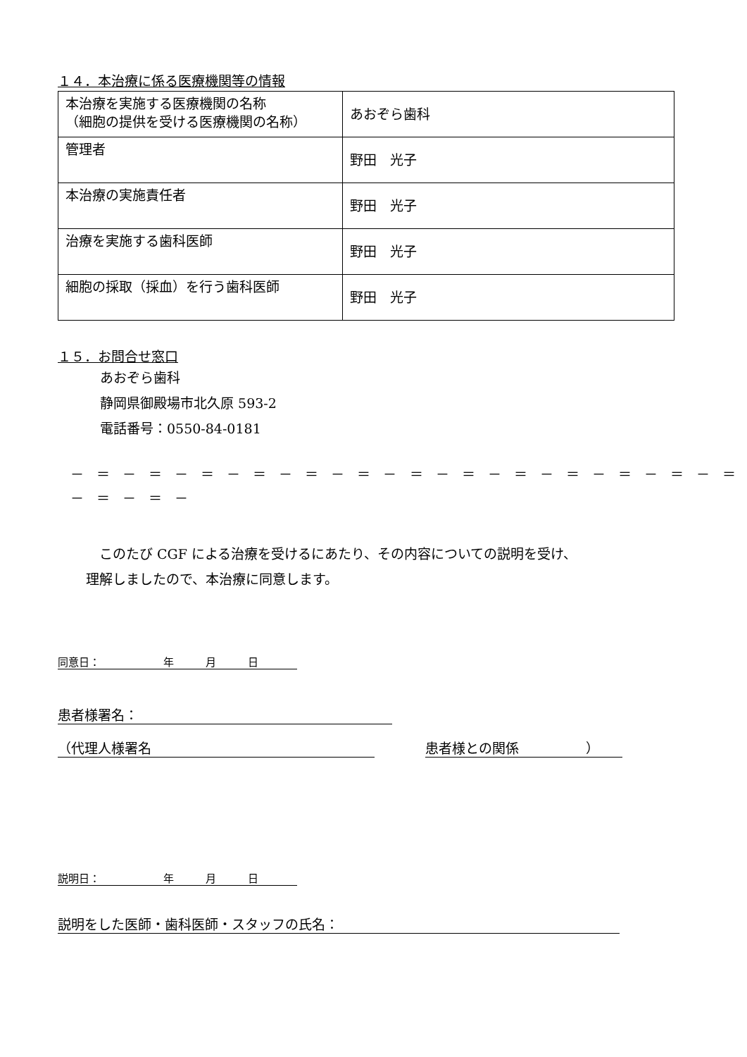１４．本治療に係る医療機関等の情報
| 本治療を実施する医療機関の名称 （細胞の提供を受ける医療機関の名称） | あおぞら歯科 |
| 管理者 | 野田 光子 |
| 本治療の実施責任者 | 野田 光子 |
| 治療を実施する歯科医師 | 野田 光子 |
| 細胞の採取（採血）を行う歯科医師 | 野田 光子 |
１５．お問合せ窓口
あおぞら歯科
静岡県御殿場市北久原 593-2
電話番号：0550-84-0181
－ ＝ － ＝ － ＝ － ＝ － ＝ － ＝ － ＝ － ＝ － ＝ － ＝ － ＝ － ＝ － ＝ － ＝ － ＝ －
　このたび CGF による治療を受けるにあたり、その内容についての説明を受け、
理解しましたので、本治療に同意します。
同意日：　　　　　　年　　　月　　　日
患者様署名：
（代理人様署名 患者様との関係　　　　　）
説明日：　　　　　　年　　　月　　　日
説明をした医師・歯科医師・スタッフの氏名：